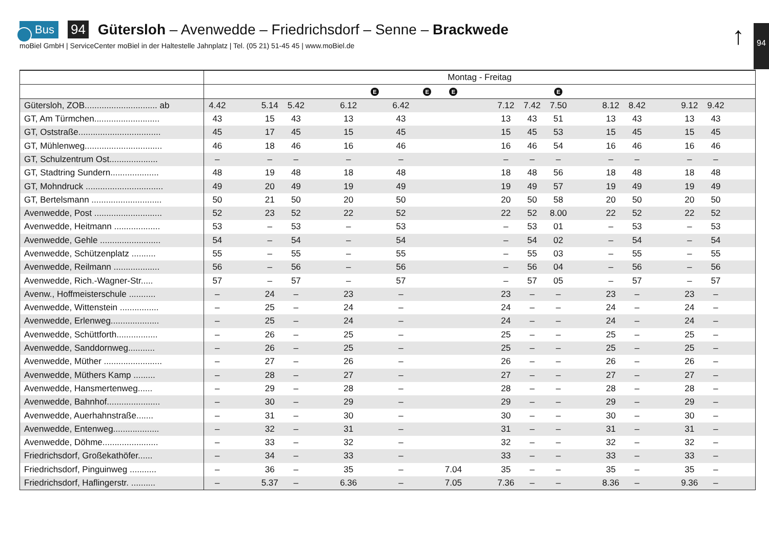Bus 94 Gütersloh – Avenwedde – Friedrichsdorf – Senne – Brackwede
moBiel GmbH | ServiceCenter moBiel in der Haltestelle Jahnplatz | Tel. (05 21) 51-45 45 | www.moBiel.de
↑ 94
| | Montag - Freitag | | | | | | | | | | | | | | | | | | | | |
| | | | | | | | E | | E | E | | | | E | | | | | | | |
| Gütersloh, ZOB.............................. ab | 4.42 | | 5.14 | 5.42 | | 6.12 | | 6.42 | | | | 7.12 | 7.42 | 7.50 | | 8.12 | 8.42 | | 9.12 | 9.42 | |
| GT, Am Türmchen........................... | 43 | | 15 | 43 | | 13 | | 43 | | | | 13 | 43 | 51 | | 13 | 43 | | 13 | 43 | |
| GT, Oststraße.................................. | 45 | | 17 | 45 | | 15 | | 45 | | | | 15 | 45 | 53 | | 15 | 45 | | 15 | 45 | |
| GT, Mühlenweg................................ | 46 | | 18 | 46 | | 16 | | 46 | | | | 16 | 46 | 54 | | 16 | 46 | | 16 | 46 | |
| GT, Schulzentrum Ost.................... | – | | – | – | | – | | – | | | | – | – | – | | – | – | | – | – | |
| GT, Stadtring Sundern.................... | 48 | | 19 | 48 | | 18 | | 48 | | | | 18 | 48 | 56 | | 18 | 48 | | 18 | 48 | |
| GT, Mohndruck ................................ | 49 | | 20 | 49 | | 19 | | 49 | | | | 19 | 49 | 57 | | 19 | 49 | | 19 | 49 | |
| GT, Bertelsmann ............................. | 50 | | 21 | 50 | | 20 | | 50 | | | | 20 | 50 | 58 | | 20 | 50 | | 20 | 50 | |
| Avenwedde, Post ............................ | 52 | | 23 | 52 | | 22 | | 52 | | | | 22 | 52 | 8.00 | | 22 | 52 | | 22 | 52 | |
| Avenwedde, Heitmann ................... | 53 | | – | 53 | | – | | 53 | | | | – | 53 | 01 | | – | 53 | | – | 53 | |
| Avenwedde, Gehle ......................... | 54 | | – | 54 | | – | | 54 | | | | – | 54 | 02 | | – | 54 | | – | 54 | |
| Avenwedde, Schützenplatz .......... | 55 | | – | 55 | | – | | 55 | | | | – | 55 | 03 | | – | 55 | | – | 55 | |
| Avenwedde, Reilmann ................... | 56 | | – | 56 | | – | | 56 | | | | – | 56 | 04 | | – | 56 | | – | 56 | |
| Avenwedde, Rich.-Wagner-Str..... | 57 | | – | 57 | | – | | 57 | | | | – | 57 | 05 | | – | 57 | | – | 57 | |
| Avenw., Hoffmeisterschule ........... | – | | 24 | – | | 23 | | – | | | | 23 | – | – | | 23 | – | | 23 | – | |
| Avenwedde, Wittenstein ................ | – | | 25 | – | | 24 | | – | | | | 24 | – | – | | 24 | – | | 24 | – | |
| Avenwedde, Erlenweg.................... | – | | 25 | – | | 24 | | – | | | | 24 | – | – | | 24 | – | | 24 | – | |
| Avenwedde, Schüttforth................. | – | | 26 | – | | 25 | | – | | | | 25 | – | – | | 25 | – | | 25 | – | |
| Avenwedde, Sanddornweg........... | – | | 26 | – | | 25 | | – | | | | 25 | – | – | | 25 | – | | 25 | – | |
| Avenwedde, Müther ........................ | – | | 27 | – | | 26 | | – | | | | 26 | – | – | | 26 | – | | 26 | – | |
| Avenwedde, Müthers Kamp ......... | – | | 28 | – | | 27 | | – | | | | 27 | – | – | | 27 | – | | 27 | – | |
| Avenwedde, Hansmertenweg...... | – | | 29 | – | | 28 | | – | | | | 28 | – | – | | 28 | – | | 28 | – | |
| Avenwedde, Bahnhof...................... | – | | 30 | – | | 29 | | – | | | | 29 | – | – | | 29 | – | | 29 | – | |
| Avenwedde, Auerhahnstraße....... | – | | 31 | – | | 30 | | – | | | | 30 | – | – | | 30 | – | | 30 | – | |
| Avenwedde, Entenweg................... | – | | 32 | – | | 31 | | – | | | | 31 | – | – | | 31 | – | | 31 | – | |
| Avenwedde, Döhme....................... | – | | 33 | – | | 32 | | – | | | | 32 | – | – | | 32 | – | | 32 | – | |
| Friedrichsdorf, Großekathöfer...... | – | | 34 | – | | 33 | | – | | | | 33 | – | – | | 33 | – | | 33 | – | |
| Friedrichsdorf, Pinguinweg ........... | – | | 36 | – | | 35 | | – | | 7.04 | | 35 | – | – | | 35 | – | | 35 | – | |
| Friedrichsdorf, Haflingerstr. .......... | – | | 5.37 | – | | 6.36 | | – | | 7.05 | | 7.36 | – | – | | 8.36 | – | | 9.36 | – | |